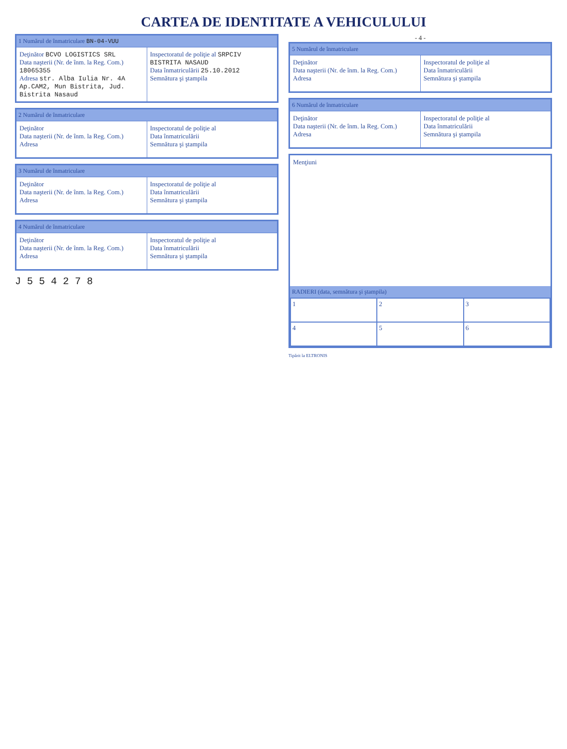CARTEA DE IDENTITATE A VEHICULULUI
1 Numărul de înmatriculare BN-04-VUU
Deţinător BCVO LOGISTICS SRL
Data naşterii (Nr. de înm. la Reg. Com.) 18065355
Adresa str. Alba Iulia Nr. 4A Ap.CAM2, Mun Bistrita, Jud. Bistrita Nasaud
Inspectoratul de poliţie al SRPCIV BISTRITA NASAUD
Data înmatriculării 25.10.2012
Semnătura şi ştampila
2 Numărul de înmatriculare
Deţinător
Data naşterii (Nr. de înm. la Reg. Com.)
Adresa
Inspectoratul de poliţie al
Data înmatriculării
Semnătura şi ştampila
3 Numărul de înmatriculare
Deţinător
Data naşterii (Nr. de înm. la Reg. Com.)
Adresa
Inspectoratul de poliţie al
Data înmatriculării
Semnătura şi ştampila
4 Numărul de înmatriculare
Deţinător
Data naşterii (Nr. de înm. la Reg. Com.)
Adresa
Inspectoratul de poliţie al
Data înmatriculării
Semnătura şi ştampila
J 5 5 4 2 7 8
- 4 -
5 Numărul de înmatriculare
Deţinător
Data naşterii (Nr. de înm. la Reg. Com.)
Adresa
Inspectoratul de poliţie al
Data înmatriculării
Semnătura şi ştampila
6 Numărul de înmatriculare
Deţinător
Data naşterii (Nr. de înm. la Reg. Com.)
Adresa
Inspectoratul de poliţie al
Data înmatriculării
Semnătura şi ştampila
Menţiuni
RADIERI (data, semnătura şi ştampila)
| 1 | 2 | 3 |
| 4 | 5 | 6 |
Tipărit la ELTRONIS